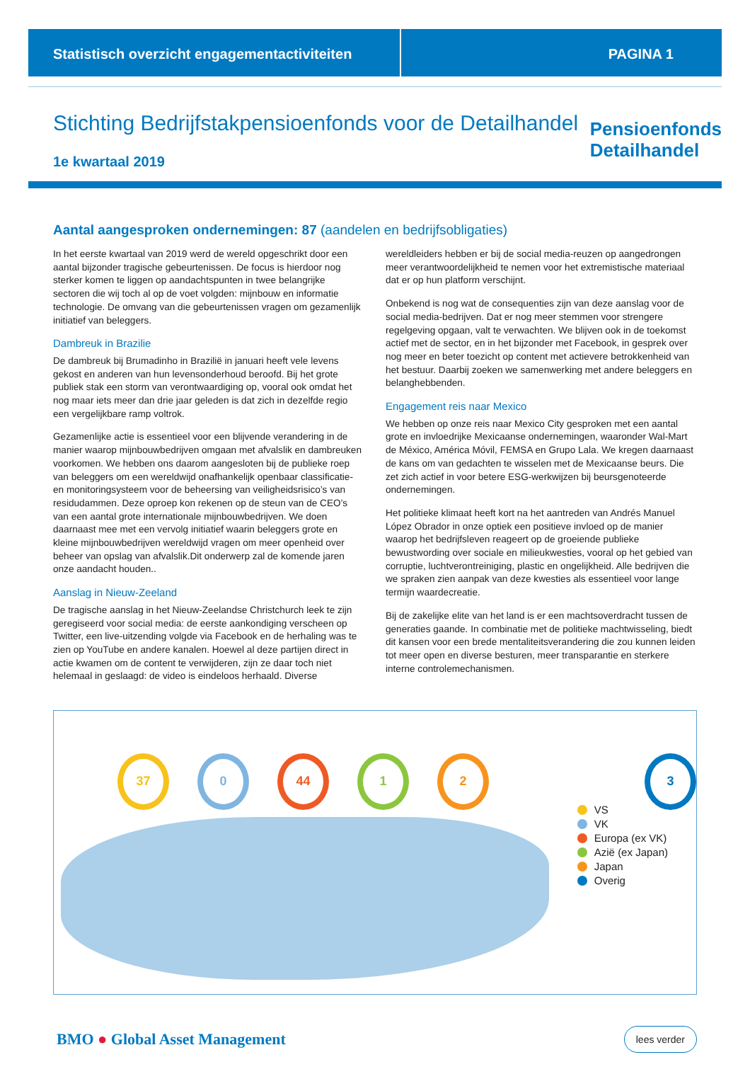Statistisch overzicht engagementactiviteiten
PAGINA 1
Stichting Bedrijfstakpensioenfonds voor de Detailhandel
1e kwartaal 2019
Pensioenfonds
Detailhandel
Aantal aangesproken ondernemingen: 87 (aandelen en bedrijfsobligaties)
In het eerste kwartaal van 2019 werd de wereld opgeschrikt door een aantal bijzonder tragische gebeurtenissen. De focus is hierdoor nog sterker komen te liggen op aandachtspunten in twee belangrijke sectoren die wij toch al op de voet volgden: mijnbouw en informatie technologie. De omvang van die gebeurtenissen vragen om gezamenlijk initiatief van beleggers.
Dambreuk in Brazilie
De dambreuk bij Brumadinho in Brazilië in januari heeft vele levens gekost en anderen van hun levensonderhoud beroofd. Bij het grote publiek stak een storm van verontwaardiging op, vooral ook omdat het nog maar iets meer dan drie jaar geleden is dat zich in dezelfde regio een vergelijkbare ramp voltrok.
Gezamenlijke actie is essentieel voor een blijvende verandering in de manier waarop mijnbouwbedrijven omgaan met afvalslik en dambreuken voorkomen. We hebben ons daarom aangesloten bij de publieke roep van beleggers om een wereldwijd onafhankelijk openbaar classificatie- en monitoringsysteem voor de beheersing van veiligheidsrisico’s van residudammen. Deze oproep kon rekenen op de steun van de CEO’s van een aantal grote internationale mijnbouwbedrijven. We doen daarnaast mee met een vervolg initiatief waarin beleggers grote en kleine mijnbouwbedrijven wereldwijd vragen om meer openheid over beheer van opslag van afvalslik.Dit onderwerp zal de komende jaren onze aandacht houden..
Aanslag in Nieuw-Zeeland
De tragische aanslag in het Nieuw-Zeelandse Christchurch leek te zijn geregiseerd voor social media: de eerste aankondiging verscheen op Twitter, een live-uitzending volgde via Facebook en de herhaling was te zien op YouTube en andere kanalen. Hoewel al deze partijen direct in actie kwamen om de content te verwijderen, zijn ze daar toch niet helemaal in geslaagd: de video is eindeloos herhaald. Diverse wereldleiders hebben er bij de social media-reuzen op aangedrongen meer verantwoordelijkheid te nemen voor het extremistische materiaal dat er op hun platform verschijnt.
Onbekend is nog wat de consequenties zijn van deze aanslag voor de social media-bedrijven. Dat er nog meer stemmen voor strengere regelgeving opgaan, valt te verwachten. We blijven ook in de toekomst actief met de sector, en in het bijzonder met Facebook, in gesprek over nog meer en beter toezicht op content met actievere betrokkenheid van het bestuur. Daarbij zoeken we samenwerking met andere beleggers en belanghebbenden.
Engagement reis naar Mexico
We hebben op onze reis naar Mexico City gesproken met een aantal grote en invloedrijke Mexicaanse ondernemingen, waaronder Wal-Mart de México, América Móvil, FEMSA en Grupo Lala. We kregen daarnaast de kans om van gedachten te wisselen met de Mexicaanse beurs. Die zet zich actief in voor betere ESG-werkwijzen bij beursgenoteerde ondernemingen.
Het politieke klimaat heeft kort na het aantreden van Andrés Manuel López Obrador in onze optiek een positieve invloed op de manier waarop het bedrijfsleven reageert op de groeiende publieke bewustwording over sociale en milieukwesties, vooral op het gebied van corruptie, luchtverontreiniging, plastic en ongelijkheid. Alle bedrijven die we spraken zien aanpak van deze kwesties als essentieel voor lange termijn waardecreatie.
Bij de zakelijke elite van het land is er een machtsoverdracht tussen de generaties gaande. In combinatie met de politieke machtwisseling, biedt dit kansen voor een brede mentaliteitsverandering die zou kunnen leiden tot meer open en diverse besturen, meer transparantie en sterkere interne controlemechanismen.
37 0 44 1 2 3
VS
VK
Europa (ex VK)
Azië (ex Japan)
Japan
Overig
BMO ● Global Asset Management
lees verder